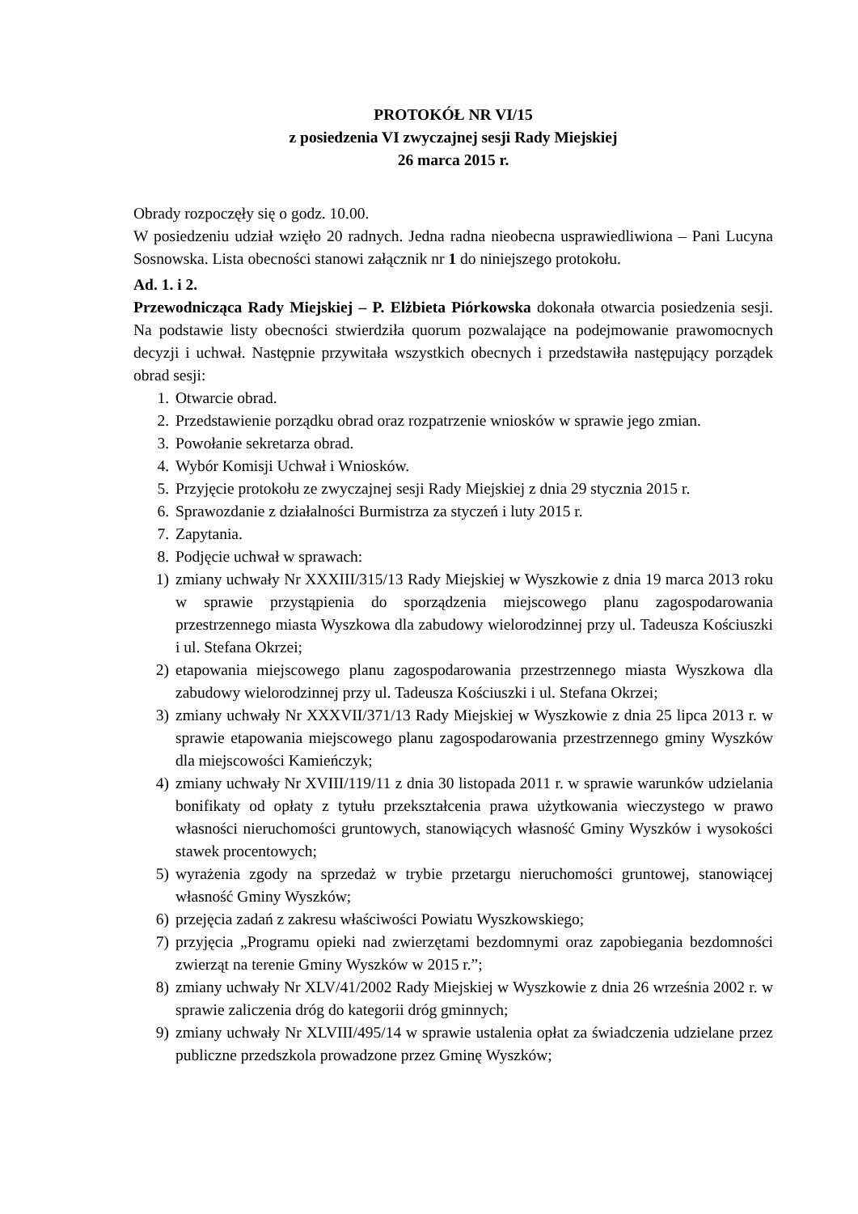PROTOKÓŁ NR VI/15
z posiedzenia VI zwyczajnej sesji Rady Miejskiej
26 marca 2015 r.
Obrady rozpoczęły się o godz. 10.00.
W posiedzeniu udział wzięło 20 radnych. Jedna radna nieobecna usprawiedliwiona – Pani Lucyna Sosnowska. Lista obecności stanowi załącznik nr 1 do niniejszego protokołu.
Ad. 1. i 2.
Przewodnicząca Rady Miejskiej – P. Elżbieta Piórkowska dokonała otwarcia posiedzenia sesji. Na podstawie listy obecności stwierdziła quorum pozwalające na podejmowanie prawomocnych decyzji i uchwał. Następnie przywitała wszystkich obecnych i przedstawiła następujący porządek obrad sesji:
1. Otwarcie obrad.
2. Przedstawienie porządku obrad oraz rozpatrzenie wniosków w sprawie jego zmian.
3. Powołanie sekretarza obrad.
4. Wybór Komisji Uchwał i Wniosków.
5. Przyjęcie protokołu ze zwyczajnej sesji Rady Miejskiej z dnia 29 stycznia 2015 r.
6. Sprawozdanie z działalności Burmistrza za styczeń i luty 2015 r.
7. Zapytania.
8. Podjęcie uchwał w sprawach:
1) zmiany uchwały Nr XXXIII/315/13 Rady Miejskiej w Wyszkowie z dnia 19 marca 2013 roku w sprawie przystąpienia do sporządzenia miejscowego planu zagospodarowania przestrzennego miasta Wyszkowa dla zabudowy wielorodzinnej przy ul. Tadeusza Kościuszki i ul. Stefana Okrzei;
2) etapowania miejscowego planu zagospodarowania przestrzennego miasta Wyszkowa dla zabudowy wielorodzinnej przy ul. Tadeusza Kościuszki i ul. Stefana Okrzei;
3) zmiany uchwały Nr XXXVII/371/13 Rady Miejskiej w Wyszkowie z dnia 25 lipca 2013 r. w sprawie etapowania miejscowego planu zagospodarowania przestrzennego gminy Wyszków dla miejscowości Kamieńczyk;
4) zmiany uchwały Nr XVIII/119/11 z dnia 30 listopada 2011 r. w sprawie warunków udzielania bonifikaty od opłaty z tytułu przekształcenia prawa użytkowania wieczystego w prawo własności nieruchomości gruntowych, stanowiących własność Gminy Wyszków i wysokości stawek procentowych;
5) wyrażenia zgody na sprzedaż w trybie przetargu nieruchomości gruntowej, stanowiącej własność Gminy Wyszków;
6) przejęcia zadań z zakresu właściwości Powiatu Wyszkowskiego;
7) przyjęcia „Programu opieki nad zwierzętami bezdomnymi oraz zapobiegania bezdomności zwierząt na terenie Gminy Wyszków w 2015 r.”;
8) zmiany uchwały Nr XLV/41/2002 Rady Miejskiej w Wyszkowie z dnia 26 września 2002 r. w sprawie zaliczenia dróg do kategorii dróg gminnych;
9) zmiany uchwały Nr XLVIII/495/14 w sprawie ustalenia opłat za świadczenia udzielane przez publiczne przedszkola prowadzone przez Gminę Wyszków;